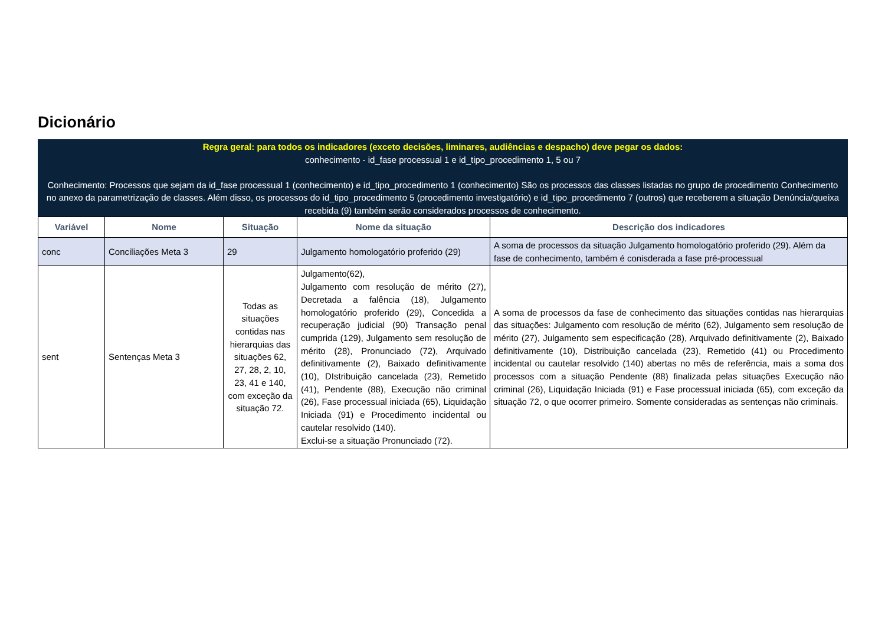Dicionário
Regra geral: para todos os indicadores (exceto decisões, liminares, audiências e despacho) deve pegar os dados:
conhecimento - id_fase processual 1 e id_tipo_procedimento 1, 5 ou 7
Conhecimento: Processos que sejam da id_fase processual 1 (conhecimento) e id_tipo_procedimento 1 (conhecimento) São os processos das classes listadas no grupo de procedimento Conhecimento no anexo da parametrização de classes. Além disso, os processos do id_tipo_procedimento 5 (procedimento investigatório) e id_tipo_procedimento 7 (outros) que receberem a situação Denúncia/queixa recebida (9) também serão considerados processos de conhecimento.
| Variável | Nome | Situação | Nome da situação | Descrição dos indicadores |
| --- | --- | --- | --- | --- |
| conc | Conciliações Meta 3 | 29 | Julgamento homologatório proferido (29) | A soma de processos da situação Julgamento homologatório proferido (29). Além da fase de conhecimento, também é conisderada a fase pré-processual |
| sent | Sentenças Meta 3 | Todas as situações contidas nas hierarquias das situações 62, 27, 28, 2, 10, 23, 41 e 140, com exceção da situação 72. | Julgamento(62), Julgamento com resolução de mérito (27), Decretada a falência (18), Julgamento homologatório proferido (29), Concedida a recuperação judicial (90) Transação penal cumprida (129), Julgamento sem resolução de mérito (28), Pronunciado (72), Arquivado definitivamente (2), Baixado definitivamente (10), DIstribuição cancelada (23), Remetido (41), Pendente (88), Execução não criminal (26), Fase processual iniciada (65), Liquidação Iniciada (91) e Procedimento incidental ou cautelar resolvido (140). Exclui-se a situação Pronunciado (72). | A soma de processos da fase de conhecimento das situações contidas nas hierarquias das situações: Julgamento com resolução de mérito (62), Julgamento sem resolução de mérito (27), Julgamento sem especificação (28), Arquivado definitivamente (2), Baixado definitivamente (10), Distribuição cancelada (23), Remetido (41) ou Procedimento incidental ou cautelar resolvido (140) abertas no mês de referência, mais a soma dos processos com a situação Pendente (88) finalizada pelas situações Execução não criminal (26), Liquidação Iniciada (91) e Fase processual iniciada (65), com exceção da situação 72, o que ocorrer primeiro. Somente consideradas as sentenças não criminais. |